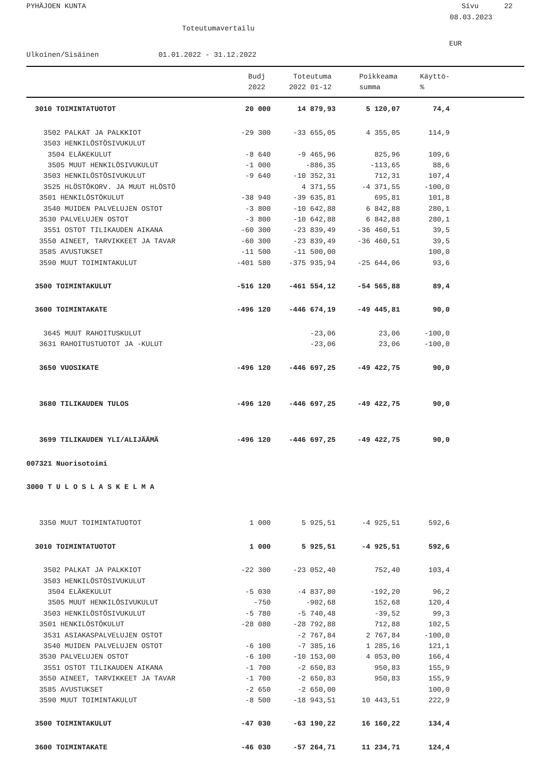PYHÄJOEN KUNTA Sivu 22
08.03.2023
Toteutumavertailu
EUR
Ulkoinen/Sisäinen 01.01.2022 - 31.12.2022
| | Budj | Toteutuma | Poikkeama | Käyttö- |
| --- | --- | --- | --- | --- |
| | 2022 | 2022 01-12 | summa | % |
| 3010 TOIMINTATUOTOT | 20 000 | 14 879,93 | 5 120,07 | 74,4 |
| 3502 PALKAT JA PALKKIOT | -29 300 | -33 655,05 | 4 355,05 | 114,9 |
| 3503 HENKILÖSTÖSIVUKULUT | | | | |
| 3504 ELÄKEKULUT | -8 640 | -9 465,96 | 825,96 | 109,6 |
| 3505 MUUT HENKILÖSIVUKULUT | -1 000 | -886,35 | -113,65 | 88,6 |
| 3503 HENKILÖSTÖSIVUKULUT | -9 640 | -10 352,31 | 712,31 | 107,4 |
| 3525 HLÖSTÖKORV. JA MUUT HLÖSTÖ | | 4 371,55 | -4 371,55 | -100,0 |
| 3501 HENKILÖSTÖKULUT | -38 940 | -39 635,81 | 695,81 | 101,8 |
| 3540 MUIDEN PALVELUJEN OSTOT | -3 800 | -10 642,88 | 6 842,88 | 280,1 |
| 3530 PALVELUJEN OSTOT | -3 800 | -10 642,88 | 6 842,88 | 280,1 |
| 3551 OSTOT TILIKAUDEN AIKANA | -60 300 | -23 839,49 | -36 460,51 | 39,5 |
| 3550 AINEET, TARVIKKEET JA TAVAR | -60 300 | -23 839,49 | -36 460,51 | 39,5 |
| 3585 AVUSTUKSET | -11 500 | -11 500,00 | | 100,0 |
| 3590 MUUT TOIMINTAKULUT | -401 580 | -375 935,94 | -25 644,06 | 93,6 |
| 3500 TOIMINTAKULUT | -516 120 | -461 554,12 | -54 565,88 | 89,4 |
| 3600 TOIMINTAKATE | -496 120 | -446 674,19 | -49 445,81 | 90,0 |
| 3645 MUUT RAHOITUSKULUT | | -23,06 | 23,06 | -100,0 |
| 3631 RAHOITUSTUOTOT JA -KULUT | | -23,06 | 23,06 | -100,0 |
| 3650 VUOSIKATE | -496 120 | -446 697,25 | -49 422,75 | 90,0 |
| 3680 TILIKAUDEN TULOS | -496 120 | -446 697,25 | -49 422,75 | 90,0 |
| 3699 TILIKAUDEN YLI/ALIJÄÄMÄ | -496 120 | -446 697,25 | -49 422,75 | 90,0 |
| 007321 Nuorisotoimi | | | | |
| 3000 T U L O S L A S K E L M A | | | | |
| 3350 MUUT TOIMINTATUOTOT | 1 000 | 5 925,51 | -4 925,51 | 592,6 |
| 3010 TOIMINTATUOTOT | 1 000 | 5 925,51 | -4 925,51 | 592,6 |
| 3502 PALKAT JA PALKKIOT | -22 300 | -23 052,40 | 752,40 | 103,4 |
| 3503 HENKILÖSTÖSIVUKULUT | | | | |
| 3504 ELÄKEKULUT | -5 030 | -4 837,80 | -192,20 | 96,2 |
| 3505 MUUT HENKILÖSIVUKULUT | -750 | -902,68 | 152,68 | 120,4 |
| 3503 HENKILÖSTÖSIVUKULUT | -5 780 | -5 740,48 | -39,52 | 99,3 |
| 3501 HENKILÖSTÖKULUT | -28 080 | -28 792,88 | 712,88 | 102,5 |
| 3531 ASIAKASPALVELUJEN OSTOT | | -2 767,84 | 2 767,84 | -100,0 |
| 3540 MUIDEN PALVELUJEN OSTOT | -6 100 | -7 385,16 | 1 285,16 | 121,1 |
| 3530 PALVELUJEN OSTOT | -6 100 | -10 153,00 | 4 053,00 | 166,4 |
| 3551 OSTOT TILIKAUDEN AIKANA | -1 700 | -2 650,83 | 950,83 | 155,9 |
| 3550 AINEET, TARVIKKEET JA TAVAR | -1 700 | -2 650,83 | 950,83 | 155,9 |
| 3585 AVUSTUKSET | -2 650 | -2 650,00 | | 100,0 |
| 3590 MUUT TOIMINTAKULUT | -8 500 | -18 943,51 | 10 443,51 | 222,9 |
| 3500 TOIMINTAKULUT | -47 030 | -63 190,22 | 16 160,22 | 134,4 |
| 3600 TOIMINTAKATE | -46 030 | -57 264,71 | 11 234,71 | 124,4 |